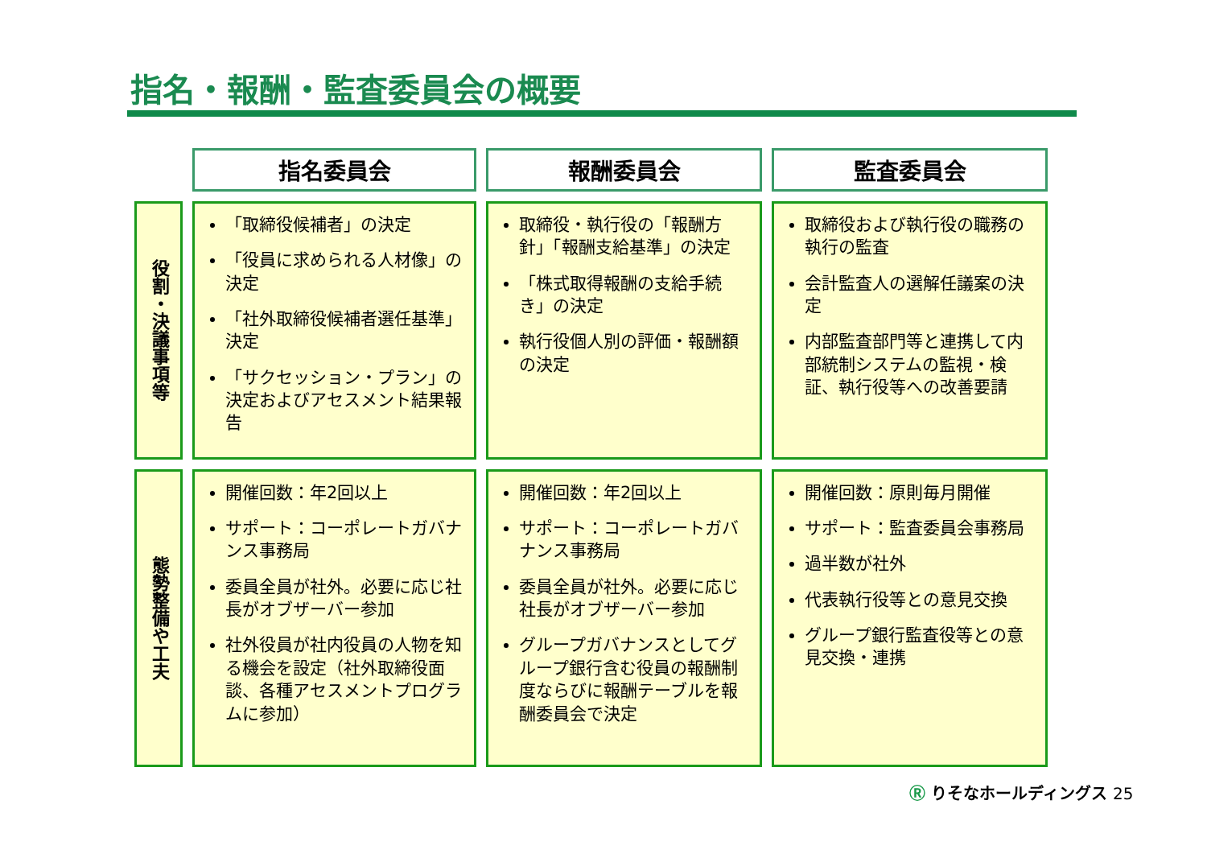指名・報酬・監査委員会の概要
| | 指名委員会 | 報酬委員会 | 監査委員会 |
| --- | --- | --- | --- |
| 役割・決議事項等 | 「取締役候補者」の決定 「役員に求められる人材像」の決定 「社外取締役候補者選任基準」決定 「サクセッション・プラン」の決定およびアセスメント結果報告 | 取締役・執行役の「報酬方針」「報酬支給基準」の決定 「株式取得報酬の支給手続き」の決定 執行役個人別の評価・報酬額の決定 | 取締役および執行役の職務の執行の監査 会計監査人の選解任議案の決定 内部監査部門等と連携して内部統制システムの監視・検証、執行役等への改善要請 |
| 態勢整備や工夫 | 開催回数：年2回以上 サポート：コーポレートガバナンス事務局 委員全員が社外。必要に応じ社長がオブザーバー参加 社外役員が社内役員の人物を知る機会を設定（社外取締役面談、各種アセスメントプログラムに参加） | 開催回数：年2回以上 サポート：コーポレートガバナンス事務局 委員全員が社外。必要に応じ社長がオブザーバー参加 グループガバナンスとしてグループ銀行含む役員の報酬制度ならびに報酬テーブルを報酬委員会で決定 | 開催回数：原則毎月開催 サポート：監査委員会事務局 過半数が社外 代表執行役等との意見交換 グループ銀行監査役等との意見交換・連携 |
Ⓡ りそなホールディングス 25